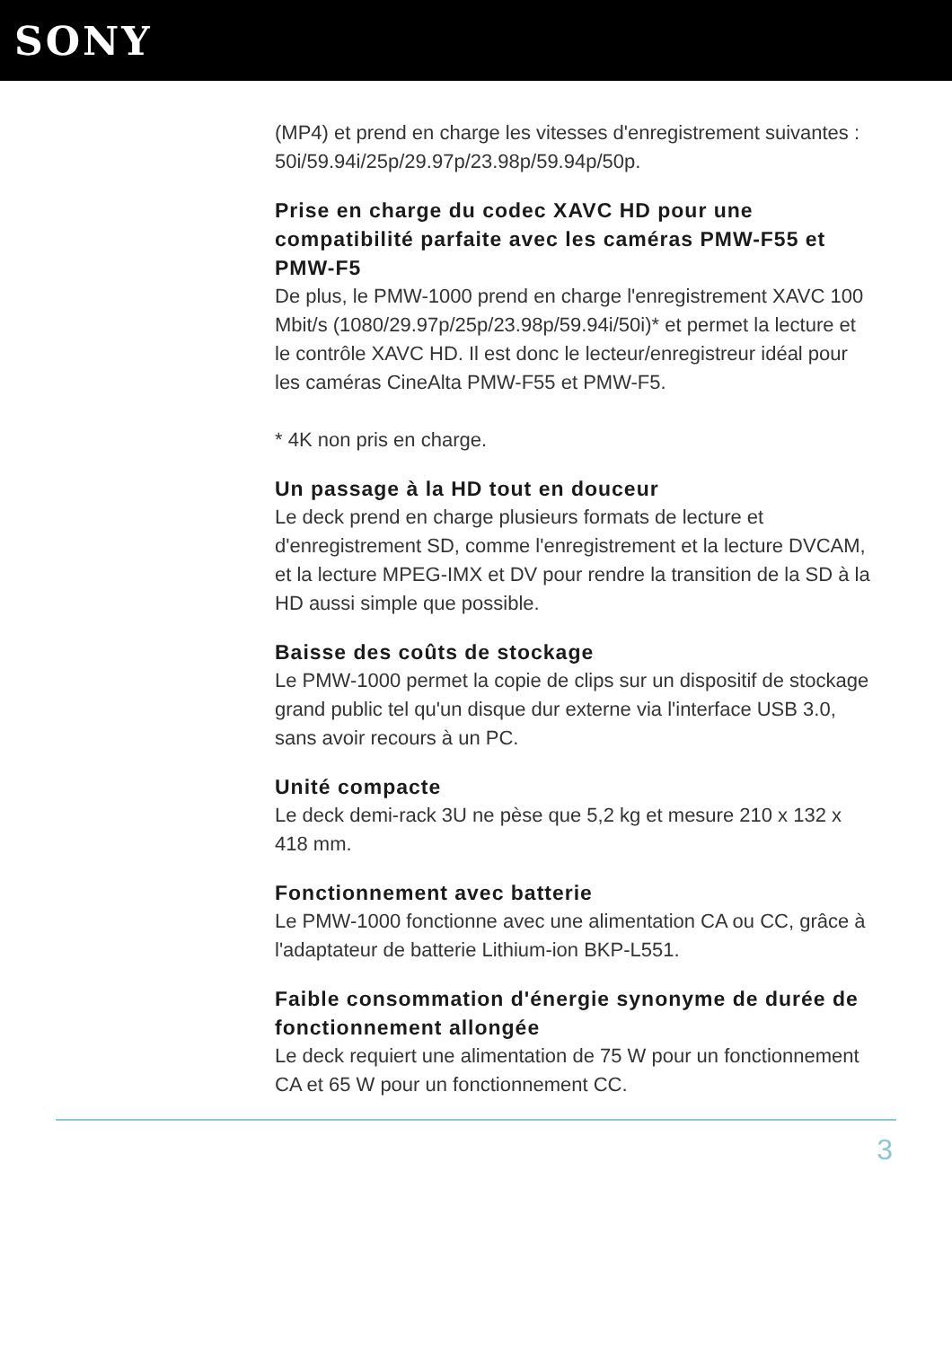SONY
(MP4) et prend en charge les vitesses d'enregistrement suivantes : 50i/59.94i/25p/29.97p/23.98p/59.94p/50p.
Prise en charge du codec XAVC HD pour une compatibilité parfaite avec les caméras PMW-F55 et PMW-F5
De plus, le PMW-1000 prend en charge l'enregistrement XAVC 100 Mbit/s (1080/29.97p/25p/23.98p/59.94i/50i)* et permet la lecture et le contrôle XAVC HD. Il est donc le lecteur/enregistreur idéal pour les caméras CineAlta PMW-F55 et PMW-F5.
* 4K non pris en charge.
Un passage à la HD tout en douceur
Le deck prend en charge plusieurs formats de lecture et d'enregistrement SD, comme l'enregistrement et la lecture DVCAM, et la lecture MPEG-IMX et DV pour rendre la transition de la SD à la HD aussi simple que possible.
Baisse des coûts de stockage
Le PMW-1000 permet la copie de clips sur un dispositif de stockage grand public tel qu'un disque dur externe via l'interface USB 3.0, sans avoir recours à un PC.
Unité compacte
Le deck demi-rack 3U ne pèse que 5,2 kg et mesure 210 x 132 x 418 mm.
Fonctionnement avec batterie
Le PMW-1000 fonctionne avec une alimentation CA ou CC, grâce à l'adaptateur de batterie Lithium-ion BKP-L551.
Faible consommation d'énergie synonyme de durée de fonctionnement allongée
Le deck requiert une alimentation de 75 W pour un fonctionnement CA et 65 W pour un fonctionnement CC.
3